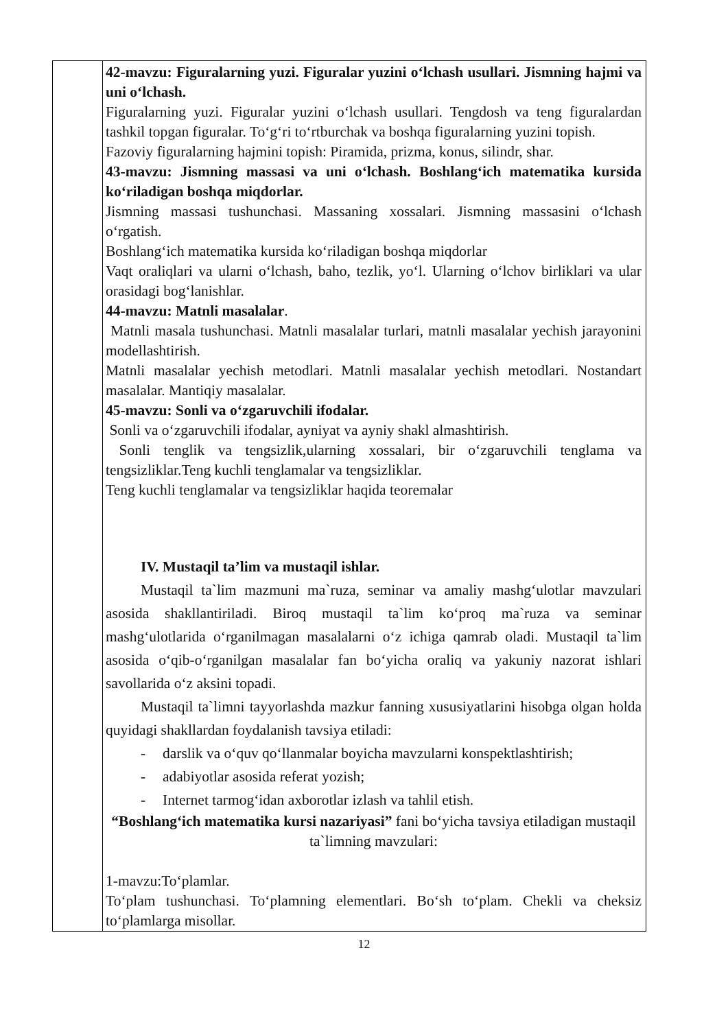| | 42-mavzu: Figuralarning yuzi. Figuralar yuzini o‘lchash usullari. Jismning hajmi va uni o‘lchash. Figuralarning yuzi. Figuralar yuzini o‘lchash usullari. Tengdosh va teng figuralardan tashkil topgan figuralar. To‘g‘ri to‘rtburchak va boshqa figuralarning yuzini topish. Fazoviy figuralarning hajmini topish: Piramida, prizma, konus, silindr, shar. 43-mavzu: Jismning massasi va uni o‘lchash. Boshlang‘ich matematika kursida ko‘riladigan boshqa miqdorlar. Jismning massasi tushunchasi. Massaning xossalari. Jismning massasini o‘lchash o‘rgatish. Boshlang‘ich matematika kursida ko‘riladigan boshqa miqdorlar Vaqt oraliqlari va ularni o‘lchash, baho, tezlik, yo‘l. Ularning o‘lchov birliklari va ular orasidagi bog‘lanishlar. 44-mavzu: Matnli masalalar . Matnli masala tushunchasi. Matnli masalalar turlari, matnli masalalar yechish jarayonini modellashtirish. Matnli masalalar yechish metodlari. Matnli masalalar yechish metodlari. Nostandart masalalar. Mantiqiy masalalar. 45-mavzu: Sonli va o‘zgaruvchili ifodalar. Sonli va o‘zgaruvchili ifodalar, ayniyat va ayniy shakl almashtirish. Sonli tenglik va tengsizlik,ularning xossalari, bir o‘zgaruvchili tenglama va tengsizliklar.Teng kuchli tenglamalar va tengsizliklar. Teng kuchli tenglamalar va tengsizliklar haqida teoremalar IV. Mustaqil ta’lim va mustaqil ishlar. Mustaqil ta`lim mazmuni ma`ruza, seminar va amaliy mashg‘ulotlar mavzulari asosida shakllantiriladi. Biroq mustaqil ta`lim ko‘proq ma`ruza va seminar mashg‘ulotlarida o‘rganilmagan masalalarni o‘z ichiga qamrab oladi. Mustaqil ta`lim asosida o‘qib-o‘rganilgan masalalar fan bo‘yicha oraliq va yakuniy nazorat ishlari savollarida o‘z aksini topadi. Mustaqil ta`limni tayyorlashda mazkur fanning xususiyatlarini hisobga olgan holda quyidagi shakllardan foydalanish tavsiya etiladi: - darslik va o‘quv qo‘llanmalar boyicha mavzularni konspektlashtirish; - adabiyotlar asosida referat yozish; - Internet tarmog‘idan axborotlar izlash va tahlil etish. “Boshlang‘ich matematika kursi nazariyasi” fani bo‘yicha tavsiya etiladigan mustaqil ta`limning mavzulari: 1-mavzu:To‘plamlar. To‘plam tushunchasi. To‘plamning elementlari. Bo‘sh to‘plam. Chekli va cheksiz to‘plamlarga misollar. |
12